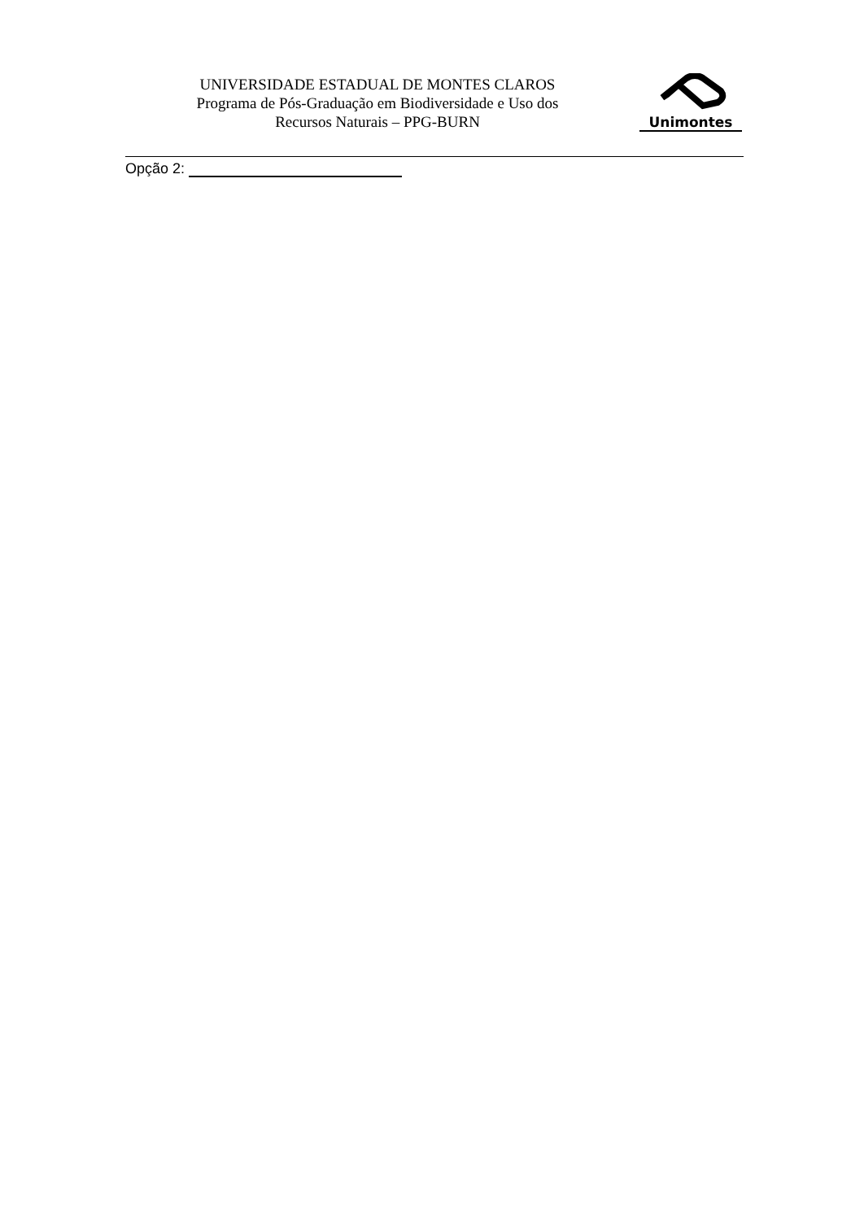UNIVERSIDADE ESTADUAL DE MONTES CLAROS
Programa de Pós-Graduação em Biodiversidade e Uso dos
Recursos Naturais – PPG-BURN
Unimontes
Opção 2: